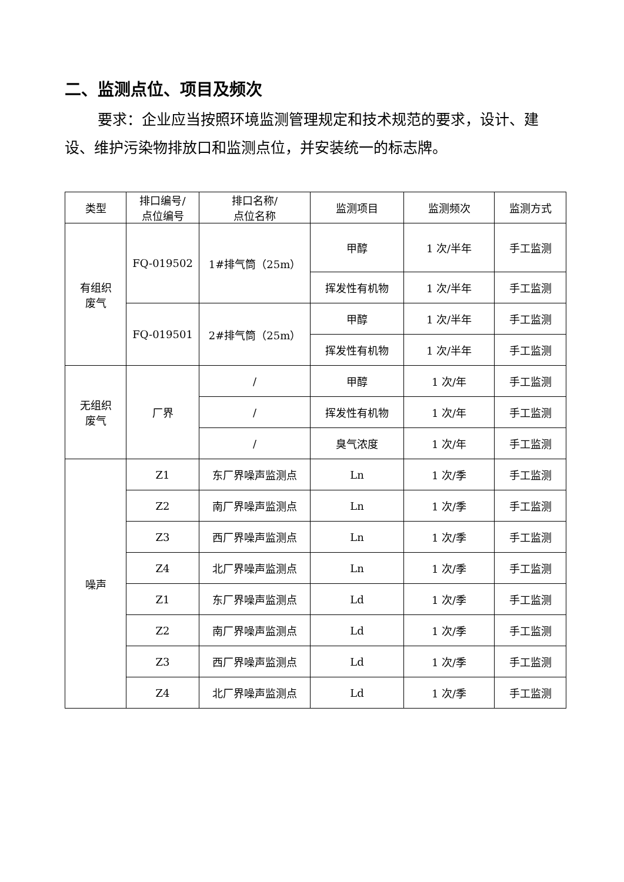二、监测点位、项目及频次
要求：企业应当按照环境监测管理规定和技术规范的要求，设计、建设、维护污染物排放口和监测点位，并安装统一的标志牌。
| 类型 | 排口编号/ 点位编号 | 排口名称/ 点位名称 | 监测项目 | 监测频次 | 监测方式 |
| --- | --- | --- | --- | --- | --- |
| 有组织 废气 | FQ-019502 | 1#排气筒（25m） | 甲醇 | 1 次/半年 | 手工监测 |
| | | | 挥发性有机物 | 1 次/半年 | 手工监测 |
| | FQ-019501 | 2#排气筒（25m） | 甲醇 | 1 次/半年 | 手工监测 |
| | | | 挥发性有机物 | 1 次/半年 | 手工监测 |
| 无组织 废气 | 厂界 | / | 甲醇 | 1 次/年 | 手工监测 |
| | | / | 挥发性有机物 | 1 次/年 | 手工监测 |
| | | / | 臭气浓度 | 1 次/年 | 手工监测 |
| 噪声 | Z1 | 东厂界噪声监测点 | Ln | 1 次/季 | 手工监测 |
| | Z2 | 南厂界噪声监测点 | Ln | 1 次/季 | 手工监测 |
| | Z3 | 西厂界噪声监测点 | Ln | 1 次/季 | 手工监测 |
| | Z4 | 北厂界噪声监测点 | Ln | 1 次/季 | 手工监测 |
| | Z1 | 东厂界噪声监测点 | Ld | 1 次/季 | 手工监测 |
| | Z2 | 南厂界噪声监测点 | Ld | 1 次/季 | 手工监测 |
| | Z3 | 西厂界噪声监测点 | Ld | 1 次/季 | 手工监测 |
| | Z4 | 北厂界噪声监测点 | Ld | 1 次/季 | 手工监测 |